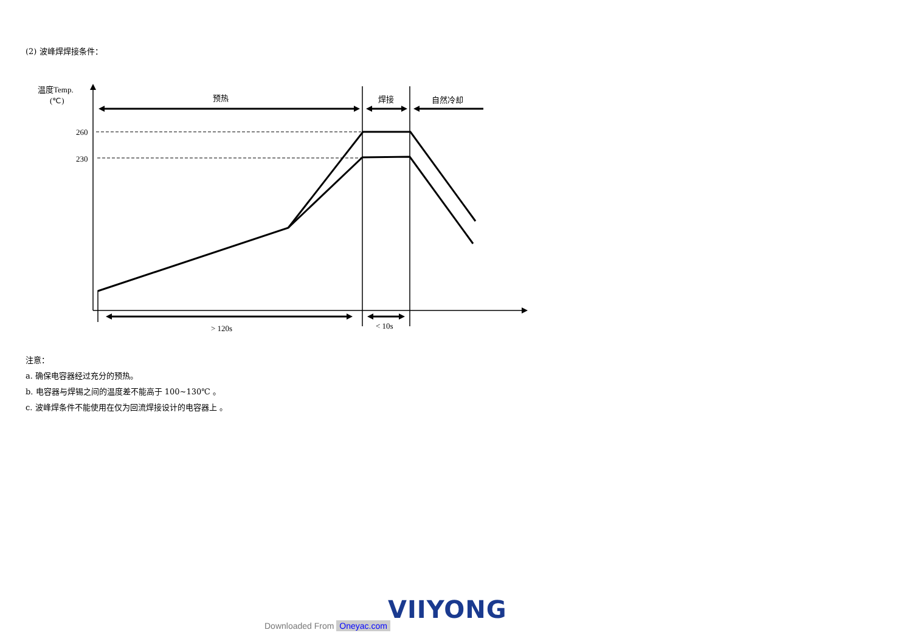(2) 波峰焊焊接条件：
温度Temp.
(℃)
预热
焊接
自然冷却
260
230
> 120s
< 10s
注意：
a. 确保电容器经过充分的预热。
b. 电容器与焊锡之间的温度差不能高于 100~130℃ 。
c. 波峰焊条件不能使用在仅为回流焊接设计的电容器上 。
VIIYONG
Downloaded From Oneyac.com